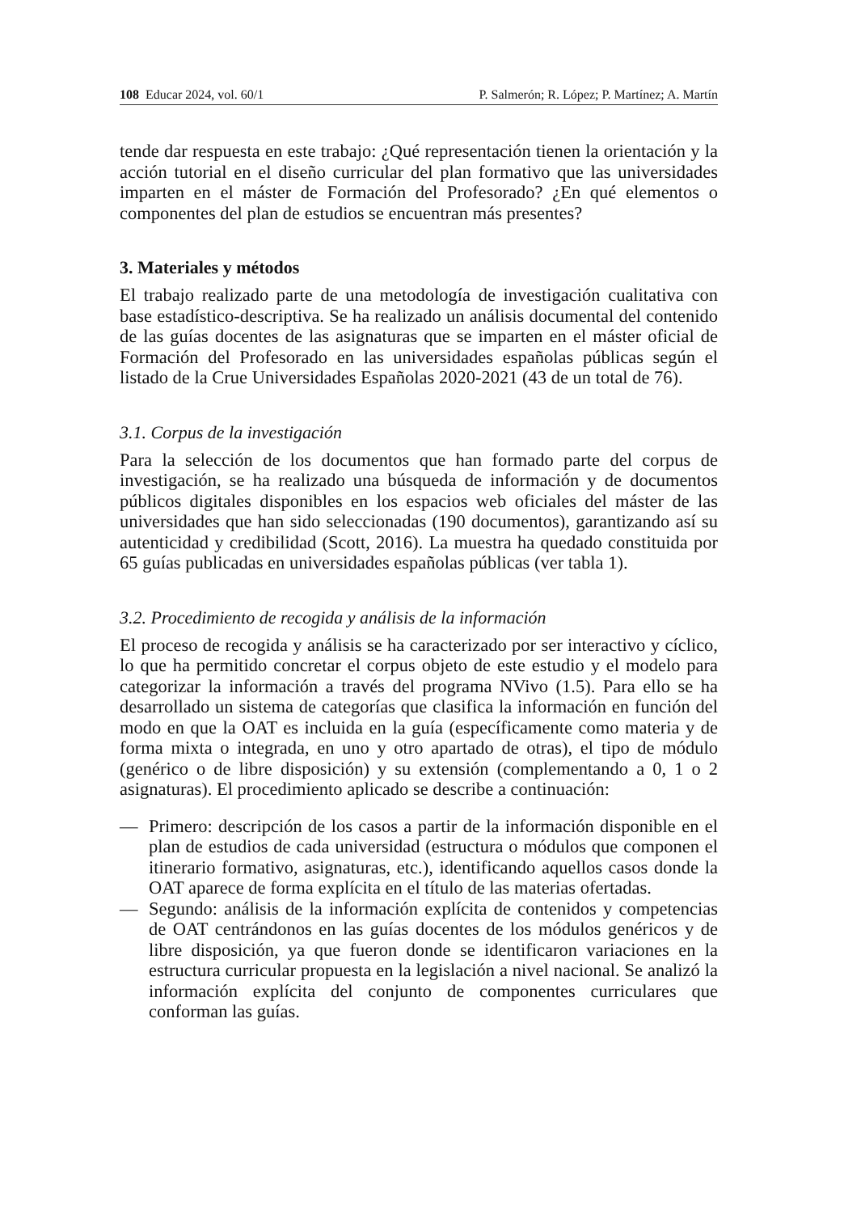108 Educar 2024, vol. 60/1 P. Salmerón; R. López; P. Martínez; A. Martín
tende dar respuesta en este trabajo: ¿Qué representación tienen la orientación y la acción tutorial en el diseño curricular del plan formativo que las universidades imparten en el máster de Formación del Profesorado? ¿En qué elementos o componentes del plan de estudios se encuentran más presentes?
3. Materiales y métodos
El trabajo realizado parte de una metodología de investigación cualitativa con base estadístico-descriptiva. Se ha realizado un análisis documental del contenido de las guías docentes de las asignaturas que se imparten en el máster oficial de Formación del Profesorado en las universidades españolas públicas según el listado de la Crue Universidades Españolas 2020-2021 (43 de un total de 76).
3.1. Corpus de la investigación
Para la selección de los documentos que han formado parte del corpus de investigación, se ha realizado una búsqueda de información y de documentos públicos digitales disponibles en los espacios web oficiales del máster de las universidades que han sido seleccionadas (190 documentos), garantizando así su autenticidad y credibilidad (Scott, 2016). La muestra ha quedado constituida por 65 guías publicadas en universidades españolas públicas (ver tabla 1).
3.2. Procedimiento de recogida y análisis de la información
El proceso de recogida y análisis se ha caracterizado por ser interactivo y cíclico, lo que ha permitido concretar el corpus objeto de este estudio y el modelo para categorizar la información a través del programa NVivo (1.5). Para ello se ha desarrollado un sistema de categorías que clasifica la información en función del modo en que la OAT es incluida en la guía (específicamente como materia y de forma mixta o integrada, en uno y otro apartado de otras), el tipo de módulo (genérico o de libre disposición) y su extensión (complementando a 0, 1 o 2 asignaturas). El procedimiento aplicado se describe a continuación:
— Primero: descripción de los casos a partir de la información disponible en el plan de estudios de cada universidad (estructura o módulos que componen el itinerario formativo, asignaturas, etc.), identificando aquellos casos donde la OAT aparece de forma explícita en el título de las materias ofertadas.
— Segundo: análisis de la información explícita de contenidos y competencias de OAT centrándonos en las guías docentes de los módulos genéricos y de libre disposición, ya que fueron donde se identificaron variaciones en la estructura curricular propuesta en la legislación a nivel nacional. Se analizó la información explícita del conjunto de componentes curriculares que conforman las guías.